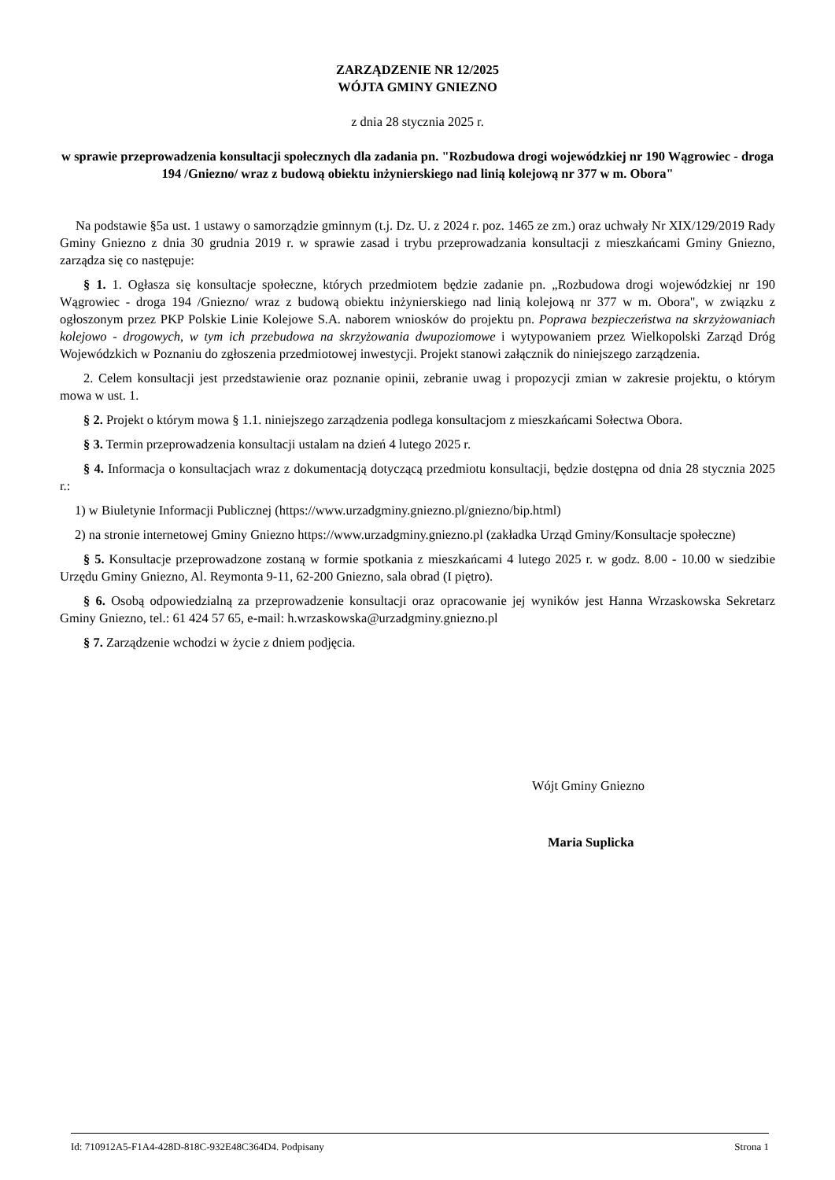ZARZĄDZENIE NR 12/2025
WÓJTA GMINY GNIEZNO
z dnia 28 stycznia 2025 r.
w sprawie przeprowadzenia konsultacji społecznych dla zadania pn. "Rozbudowa drogi wojewódzkiej nr 190 Wągrowiec - droga 194 /Gniezno/ wraz z budową obiektu inżynierskiego nad linią kolejową nr 377 w m. Obora"
Na podstawie §5a ust. 1 ustawy o samorządzie gminnym (t.j. Dz. U. z 2024 r. poz. 1465 ze zm.) oraz uchwały Nr XIX/129/2019 Rady Gminy Gniezno z dnia 30 grudnia 2019 r. w sprawie zasad i trybu przeprowadzania konsultacji z mieszkańcami Gminy Gniezno, zarządza się co następuje:
§ 1. 1. Ogłasza się konsultacje społeczne, których przedmiotem będzie zadanie pn. „Rozbudowa drogi wojewódzkiej nr 190 Wągrowiec - droga 194 /Gniezno/ wraz z budową obiektu inżynierskiego nad linią kolejową nr 377 w m. Obora", w związku z ogłoszonym przez PKP Polskie Linie Kolejowe S.A. naborem wniosków do projektu pn. Poprawa bezpieczeństwa na skrzyżowaniach kolejowo - drogowych, w tym ich przebudowa na skrzyżowania dwupoziomowe i wytypowaniem przez Wielkopolski Zarząd Dróg Wojewódzkich w Poznaniu do zgłoszenia przedmiotowej inwestycji. Projekt stanowi załącznik do niniejszego zarządzenia.
2. Celem konsultacji jest przedstawienie oraz poznanie opinii, zebranie uwag i propozycji zmian w zakresie projektu, o którym mowa w ust. 1.
§ 2. Projekt o którym mowa § 1.1. niniejszego zarządzenia podlega konsultacjom z mieszkańcami Sołectwa Obora.
§ 3. Termin przeprowadzenia konsultacji ustalam na dzień 4 lutego 2025 r.
§ 4. Informacja o konsultacjach wraz z dokumentacją dotyczącą przedmiotu konsultacji, będzie dostępna od dnia 28 stycznia 2025 r.:
1) w Biuletynie Informacji Publicznej (https://www.urzadgminy.gniezno.pl/gniezno/bip.html)
2) na stronie internetowej Gminy Gniezno https://www.urzadgminy.gniezno.pl (zakładka Urząd Gminy/Konsultacje społeczne)
§ 5. Konsultacje przeprowadzone zostaną w formie spotkania z mieszkańcami 4 lutego 2025 r. w godz. 8.00 - 10.00 w siedzibie Urzędu Gminy Gniezno, Al. Reymonta 9-11, 62-200 Gniezno, sala obrad (I piętro).
§ 6. Osobą odpowiedzialną za przeprowadzenie konsultacji oraz opracowanie jej wyników jest Hanna Wrzaskowska Sekretarz Gminy Gniezno, tel.: 61 424 57 65, e-mail: h.wrzaskowska@urzadgminy.gniezno.pl
§ 7. Zarządzenie wchodzi w życie z dniem podjęcia.
Wójt Gminy Gniezno
Maria Suplicka
Id: 710912A5-F1A4-428D-818C-932E48C364D4. Podpisany Strona 1